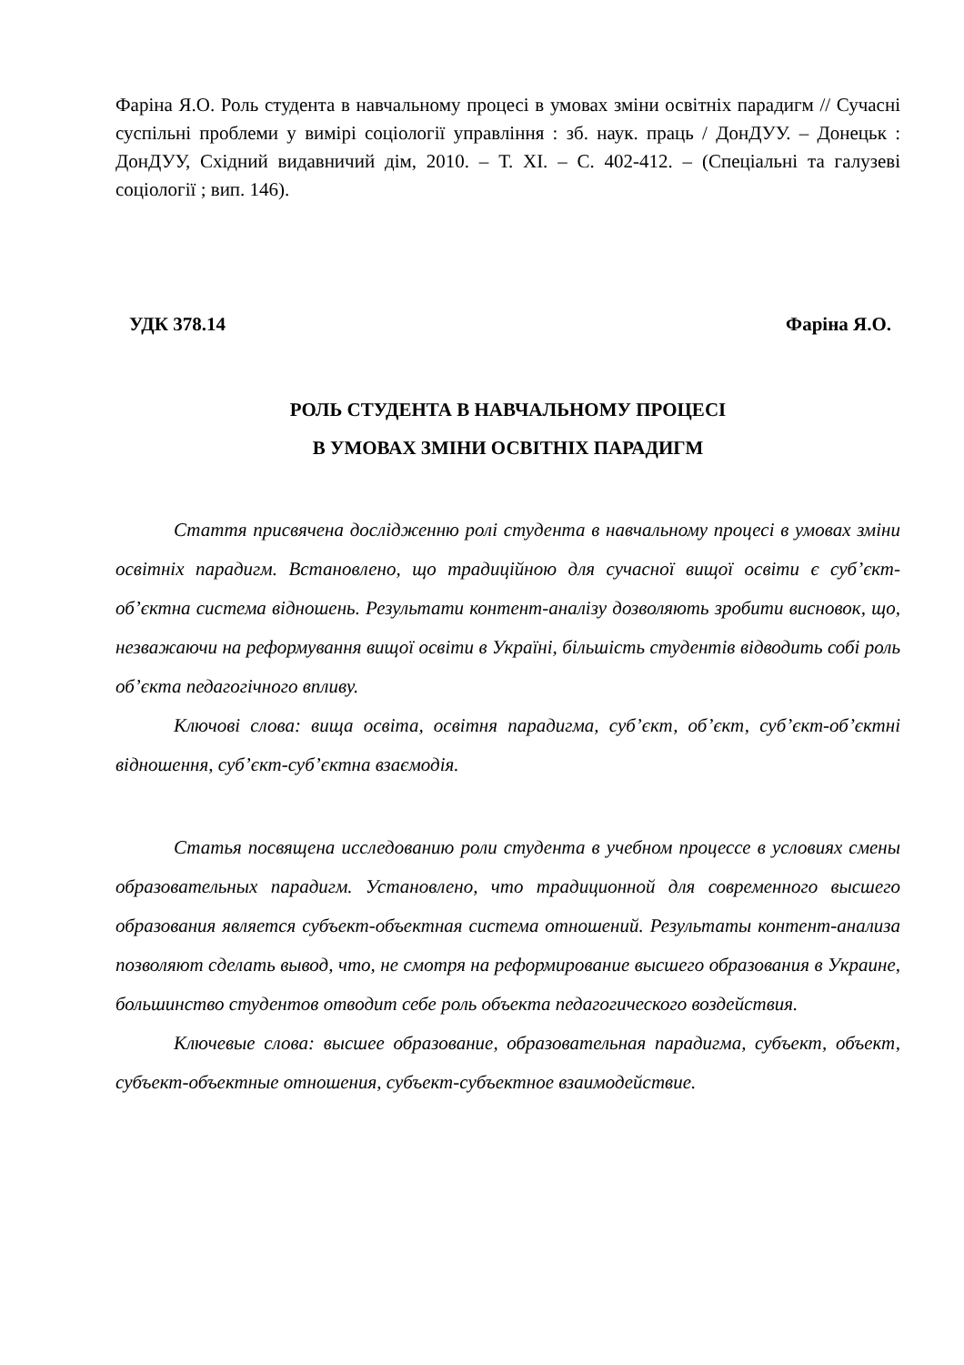Фаріна Я.О. Роль студента в навчальному процесі в умовах зміни освітніх парадигм // Сучасні суспільні проблеми у вимірі соціології управління : зб. наук. праць / ДонДУУ. – Донецьк : ДонДУУ, Східний видавничий дім, 2010. – Т. XI. – С. 402-412. – (Спеціальні та галузеві соціології ; вип. 146).
УДК 378.14 Фаріна Я.О.
РОЛЬ СТУДЕНТА В НАВЧАЛЬНОМУ ПРОЦЕСІ
В УМОВАХ ЗМІНИ ОСВІТНІХ ПАРАДИГМ
Стаття присвячена дослідженню ролі студента в навчальному процесі в умовах зміни освітніх парадигм. Встановлено, що традиційною для сучасної вищої освіти є суб’єкт-об’єктна система відношень. Результати контент-аналізу дозволяють зробити висновок, що, незважаючи на реформування вищої освіти в Україні, більшість студентів відводить собі роль об’єкта педагогічного впливу.
Ключові слова: вища освіта, освітня парадигма, суб’єкт, об’єкт, суб’єкт-об’єктні відношення, суб’єкт-суб’єктна взаємодія.
Статья посвящена исследованию роли студента в учебном процессе в условиях смены образовательных парадигм. Установлено, что традиционной для современного высшего образования является субъект-объектная система отношений. Результаты контент-анализа позволяют сделать вывод, что, не смотря на реформирование высшего образования в Украине, большинство студентов отводит себе роль объекта педагогического воздействия.
Ключевые слова: высшее образование, образовательная парадигма, субъект, объект, субъект-объектные отношения, субъект-субъектное взаимодействие.